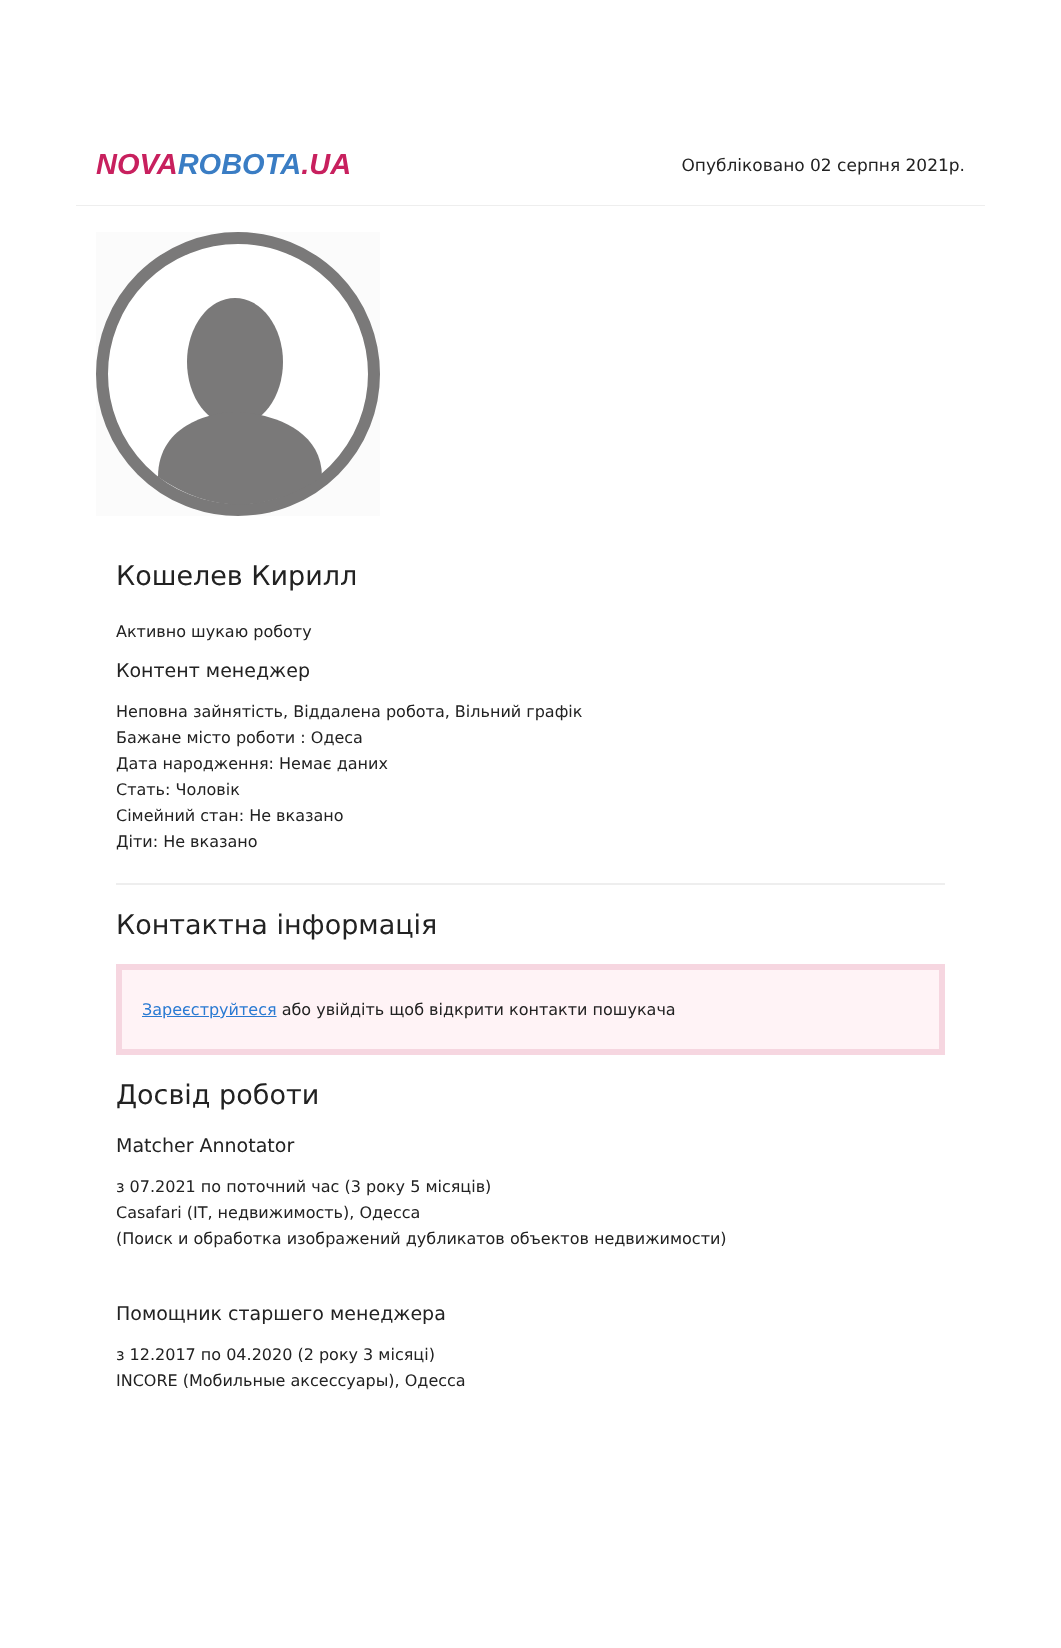NOVAROBOTA.UA
Опубліковано 02 серпня 2021р.
Кошелев Кирилл
Активно шукаю роботу
Контент менеджер
Неповна зайнятість, Віддалена робота, Вільний графік
Бажане місто роботи : Одеса
Дата народження: Немає даних
Стать: Чоловік
Сімейний стан: Не вказано
Діти: Не вказано
Контактна інформація
Зареєструйтеся або увійдіть щоб відкрити контакти пошукача
Досвід роботи
Matcher Annotator
з 07.2021 по поточний час (3 року 5 місяців)
Casafari (IT, недвижимость), Одесса
(Поиск и обработка изображений дубликатов объектов недвижимости)
Помощник старшего менеджера
з 12.2017 по 04.2020 (2 року 3 місяці)
INCORE (Мобильные аксессуары), Одесса